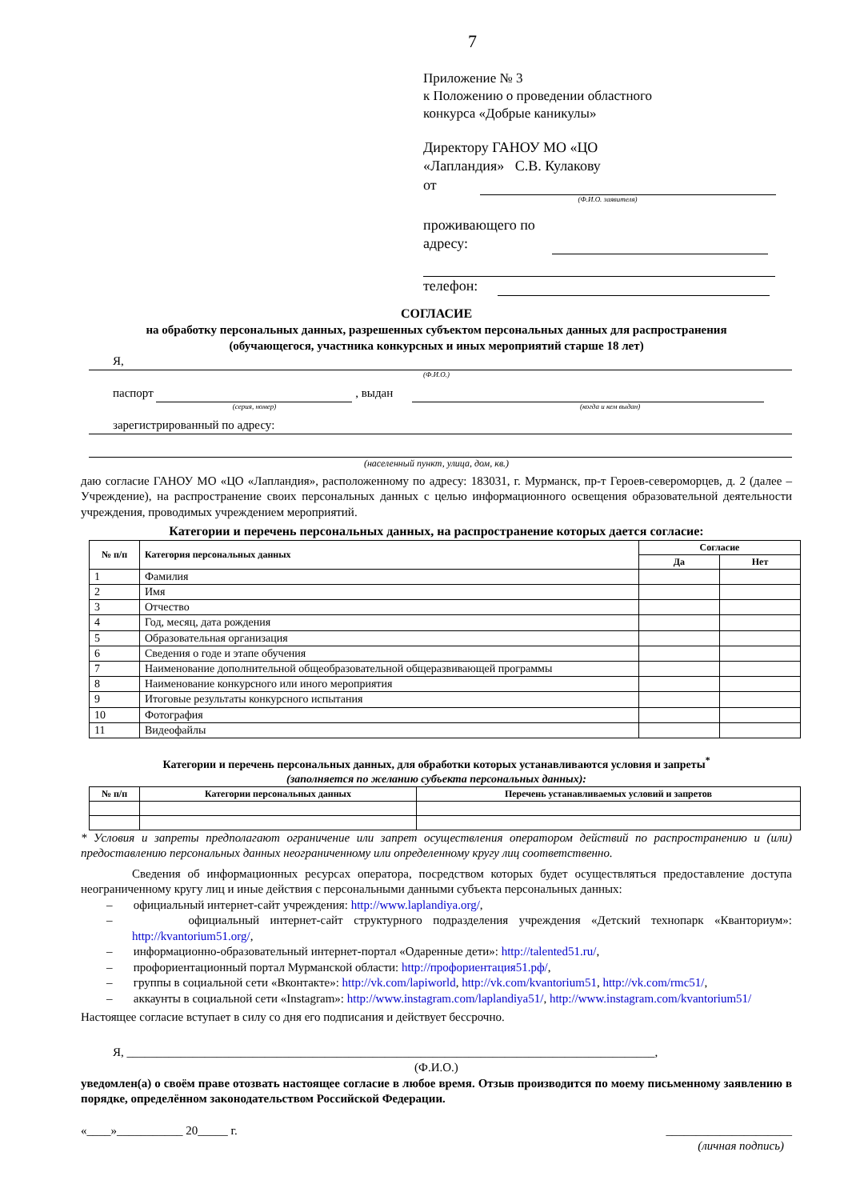7
Приложение № 3
к Положению о проведении областного
конкурса «Добрые каникулы»
Директору ГАНОУ МО «ЦО
«Лапландия» С.В. Кулакову
от
(Ф.И.О. заявителя)
проживающего по
адресу:
телефон:
СОГЛАСИЕ
на обработку персональных данных, разрешенных субъектом персональных данных для распространения
(обучающегося, участника конкурсных и иных мероприятий старше 18 лет)
Я,
(Ф.И.О.)
паспорт , выдан
(серия, номер) (когда и кем выдан)
зарегистрированный по адресу:
(населенный пункт, улица, дом, кв.)
даю согласие ГАНОУ МО «ЦО «Лапландия», расположенному по адресу: 183031, г. Мурманск, пр-т Героев-североморцев, д. 2 (далее – Учреждение), на распространение своих персональных данных с целью информационного освещения образовательной деятельности учреждения, проводимых учреждением мероприятий.
Категории и перечень персональных данных, на распространение которых дается согласие:
| № п/п | Категория персональных данных | Согласие | |
| --- | --- | --- | --- |
| | | Да | Нет |
| 1 | Фамилия | | |
| 2 | Имя | | |
| 3 | Отчество | | |
| 4 | Год, месяц, дата рождения | | |
| 5 | Образовательная организация | | |
| 6 | Сведения о годе и этапе обучения | | |
| 7 | Наименование дополнительной общеобразовательной общеразвивающей программы | | |
| 8 | Наименование конкурсного или иного мероприятия | | |
| 9 | Итоговые результаты конкурсного испытания | | |
| 10 | Фотография | | |
| 11 | Видеофайлы | | |
Категории и перечень персональных данных, для обработки которых устанавливаются условия и запреты<sup>*</sup>
(заполняется по желанию субъекта персональных данных):
| № п/п | Категории персональных данных | Перечень устанавливаемых условий и запретов |
| --- | --- | --- |
* Условия и запреты предполагают ограничение или запрет осуществления оператором действий по распространению и (или) предоставлению персональных данных неограниченному или определенному кругу лиц соответственно.
Сведения об информационных ресурсах оператора, посредством которых будет осуществляться предоставление доступа неограниченному кругу лиц и иные действия с персональными данными субъекта персональных данных:
– официальный интернет-сайт учреждения: http://www.laplandiya.org/,
– официальный интернет-сайт структурного подразделения учреждения «Детский технопарк «Кванториум»: http://kvantorium51.org/,
– информационно-образовательный интернет-портал «Одаренные дети»: http://talented51.ru/,
– профориентационный портал Мурманской области: http://профориентация51.рф/,
– группы в социальной сети «Вконтакте»: http://vk.com/lapiworld, http://vk.com/kvantorium51, http://vk.com/rmc51/,
– аккаунты в социальной сети «Instagram»: http://www.instagram.com/laplandiya51/, http://www.instagram.com/kvantorium51/
Настоящее согласие вступает в силу со дня его подписания и действует бессрочно.
Я, ________________________________________________________________________________________,
(Ф.И.О.)
уведомлен(а) о своём праве отозвать настоящее согласие в любое время. Отзыв производится по моему письменному заявлению в порядке, определённом законодательством Российской Федерации.
«____»___________ 20_____ г. _____________________
(личная подпись)